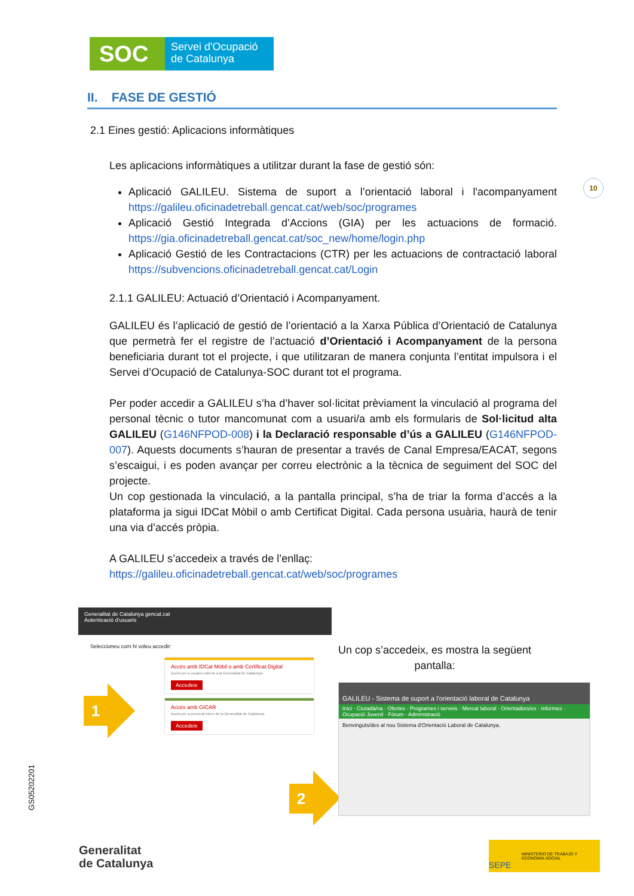SOC
Servei d'Ocupació
de Catalunya
10
GS05202201
II. FASE DE GESTIÓ
2.1 Eines gestió: Aplicacions informàtiques
Les aplicacions informàtiques a utilitzar durant la fase de gestió són:
Aplicació GALILEU. Sistema de suport a l’orientació laboral i l'acompanyament https://galileu.oficinadetreball.gencat.cat/web/soc/programes
Aplicació Gestió Integrada d’Accions (GIA) per les actuacions de formació. https://gia.oficinadetreball.gencat.cat/soc_new/home/login.php
Aplicació Gestió de les Contractacions (CTR) per les actuacions de contractació laboral https://subvencions.oficinadetreball.gencat.cat/Login
2.1.1 GALILEU: Actuació d’Orientació i Acompanyament.
GALILEU és l’aplicació de gestió de l’orientació a la Xarxa Pública d’Orientació de Catalunya que permetrà fer el registre de l’actuació d’Orientació i Acompanyament de la persona beneficiaria durant tot el projecte, i que utilitzaran de manera conjunta l’entitat impulsora i el Servei d’Ocupació de Catalunya-SOC durant tot el programa.
Per poder accedir a GALILEU s’ha d’haver sol·licitat prèviament la vinculació al programa del personal tècnic o tutor mancomunat com a usuari/a amb els formularis de Sol·licitud alta GALILEU (G146NFPOD-008) i la Declaració responsable d’ús a GALILEU (G146NFPOD-007). Aquests documents s’hauran de presentar a través de Canal Empresa/EACAT, segons s’escaigui, i es poden avançar per correu electrònic a la tècnica de seguiment del SOC del projecte.
Un cop gestionada la vinculació, a la pantalla principal, s’ha de triar la forma d’accés a la plataforma ja sigui IDCat Mòbil o amb Certificat Digital. Cada persona usuària, haurà de tenir una via d’accés pròpia.
A GALILEU s’accedeix a través de l’enllaç:
https://galileu.oficinadetreball.gencat.cat/web/soc/programes
Generalitat de Catalunya gencat.cat
Autenticació d'usuaris
Seleccioneu com hi voleu accedir:
Accés amb IDCat Mòbil o amb Certificat Digital
Accés per a usuaris externs a la Generalitat de Catalunya.
Accedeix
Accés amb GICAR
Accés per a personal intern de la Generalitat de Catalunya.
Accedeix
1
2
Un cop s’accedeix, es mostra la següent pantalla:
GALILEU - Sistema de suport a l'orientació laboral de Catalunya
Inici · Ciutadà/na · Ofertes · Programes i serveis · Mercat laboral · Orientadors/es · Informes · Ocupació Juvenil · Fòrum · Administració
Benvinguts/des al nou Sistema d'Orientació Laboral de Catalunya.
Generalitat
de Catalunya
MINISTERIO DE TRABAJO Y ECONOMÍA SOCIAL SEPE